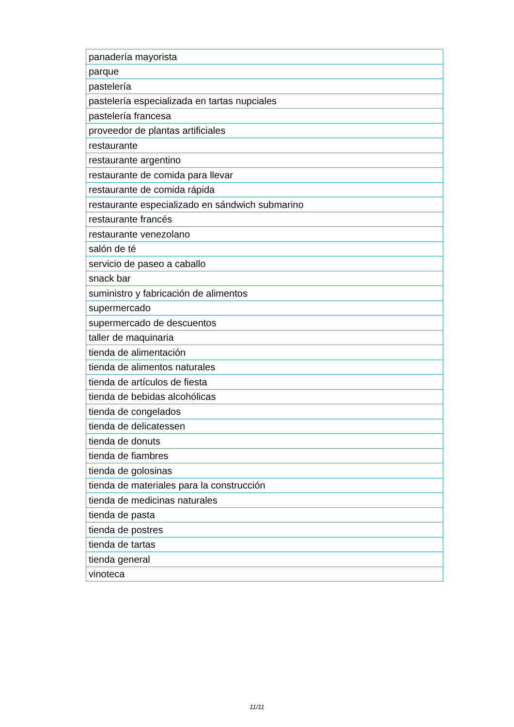| panadería mayorista |
| parque |
| pastelería |
| pastelería especializada en tartas nupciales |
| pastelería francesa |
| proveedor de plantas artificiales |
| restaurante |
| restaurante argentino |
| restaurante de comida para llevar |
| restaurante de comida rápida |
| restaurante especializado en sándwich submarino |
| restaurante francés |
| restaurante venezolano |
| salón de té |
| servicio de paseo a caballo |
| snack bar |
| suministro y fabricación de alimentos |
| supermercado |
| supermercado de descuentos |
| taller de maquinaria |
| tienda de alimentación |
| tienda de alimentos naturales |
| tienda de artículos de fiesta |
| tienda de bebidas alcohólicas |
| tienda de congelados |
| tienda de delicatessen |
| tienda de donuts |
| tienda de fiambres |
| tienda de golosinas |
| tienda de materiales para la construcción |
| tienda de medicinas naturales |
| tienda de pasta |
| tienda de postres |
| tienda de tartas |
| tienda general |
| vinoteca |
11/11